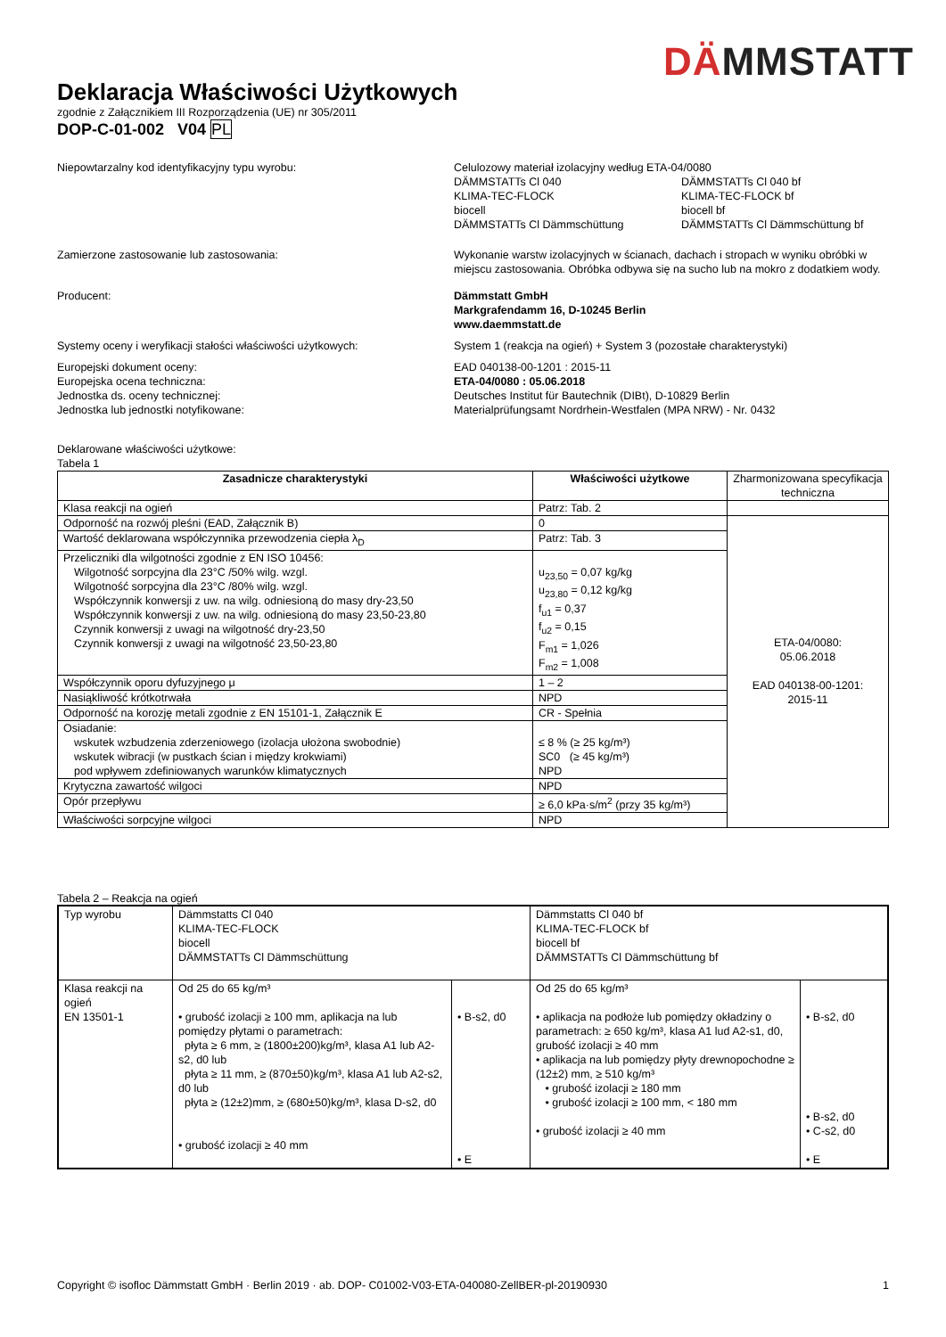DÄMM STATT
Deklaracja Właściwości Użytkowych
zgodnie z Załącznikiem III Rozporządzenia (UE) nr 305/2011
DOP-C-01-002 V04 PL
Niepowtarzalny kod identyfikacyjny typu wyrobu: Celulozowy materiał izolacyjny według ETA-04/0080
DÄMMSTATTs Cl 040
DÄMMSTATTs Cl 040 bf
KLIMA-TEC-FLOCK
KLIMA-TEC-FLOCK bf
biocell
biocell bf
DÄMMSTATTs Cl Dämmschüttung
DÄMMSTATTs Cl Dämmschüttung bf
Zamierzone zastosowanie lub zastosowania: Wykonanie warstw izolacyjnych w ścianach, dachach i stropach w wyniku obróbki w miejscu zastosowania. Obróbka odbywa się na sucho lub na mokro z dodatkiem wody.
Producent: Dämmstatt GmbH
Markgrafendamm 16, D-10245 Berlin
www.daemmstatt.de
Systemy oceny i weryfikacji stałości właściwości użytkowych:
System 1 (reakcja na ogień) + System 3 (pozostałe charakterystyki)
Europejski dokument oceny:
Europejska ocena techniczna:
Jednostka ds. oceny technicznej:
Jednostka lub jednostki notyfikowane:
EAD 040138-00-1201 : 2015-11
ETA-04/0080 : 05.06.2018
Deutsches Institut für Bautechnik (DIBt), D-10829 Berlin
Materialprüfungsamt Nordrhein-Westfalen (MPA NRW) - Nr. 0432
Deklarowane właściwości użytkowe:
Tabela 1
| Zasadnicze charakterystyki | Właściwości użytkowe | Zharmonizowana specyfikacja techniczna |
| --- | --- | --- |
| Klasa reakcji na ogień | Patrz: Tab. 2 | |
| Odporność na rozwój pleśni (EAD, Załącznik B) | 0 | ETA-04/0080: 05.06.2018 EAD 040138-00-1201: 2015-11 |
| Wartość deklarowana współczynnika przewodzenia ciepła λ<sub>D</sub> | Patrz: Tab. 3 | |
| Przeliczniki dla wilgotności zgodnie z EN ISO 10456: Wilgotność sorpcyjna dla 23°C /50% wilg. wzgl. Wilgotność sorpcyjna dla 23°C /80% wilg. wzgl. Współczynnik konwersji z uw. na wilg. odniesioną do masy dry-23,50 Współczynnik konwersji z uw. na wilg. odniesioną do masy 23,50-23,80 Czynnik konwersji z uwagi na wilgotność dry-23,50 Czynnik konwersji z uwagi na wilgotność 23,50-23,80 | u<sub>23,50</sub> = 0,07 kg/kg u<sub>23,80</sub> = 0,12 kg/kg f<sub>u1</sub> = 0,37 f<sub>u2</sub> = 0,15 F<sub>m1</sub> = 1,026 F<sub>m2</sub> = 1,008 | |
| Współczynnik oporu dyfuzyjnego μ | 1 – 2 | |
| Nasiąkliwość krótkotrwała | NPD | |
| Odporność na korozję metali zgodnie z EN 15101-1, Załącznik E | CR - Spełnia | |
| Osiadanie: wskutek wzbudzenia zderzeniowego (izolacja ułożona swobodnie) wskutek wibracji (w pustkach ścian i między krokwiami) pod wpływem zdefiniowanych warunków klimatycznych | ≤ 8 % (≥ 25 kg/m³) SC0 (≥ 45 kg/m³) NPD | |
| Krytyczna zawartość wilgoci | NPD | |
| Opór przepływu | ≥ 6,0 kPa·s/m<sup>2</sup> (przy 35 kg/m³) | |
| Właściwości sorpcyjne wilgoci | NPD | |
Tabela 2 – Reakcja na ogień
| Typ wyrobu | Dämmstatts Cl 040 KLIMA-TEC-FLOCK biocell DÄMMSTATTs Cl Dämmschüttung | | Dämmstatts Cl 040 bf KLIMA-TEC-FLOCK bf biocell bf DÄMMSTATTs Cl Dämmschüttung bf | |
| Klasa reakcji na ogień EN 13501-1 | Od 25 do 65 kg/m³ • grubość izolacji ≥ 100 mm, aplikacja na lub pomiędzy płytami o parametrach: płyta ≥ 6 mm, ≥ (1800±200)kg/m³, klasa A1 lub A2-s2, d0 lub płyta ≥ 11 mm, ≥ (870±50)kg/m³, klasa A1 lub A2-s2, d0 lub płyta ≥ (12±2)mm, ≥ (680±50)kg/m³, klasa D-s2, d0 • grubość izolacji ≥ 40 mm | • B-s2, d0 • E | Od 25 do 65 kg/m³ • aplikacja na podłoże lub pomiędzy okładziny o parametrach: ≥ 650 kg/m³, klasa A1 lud A2-s1, d0, grubość izolacji ≥ 40 mm • aplikacja na lub pomiędzy płyty drewnopochodne ≥ (12±2) mm, ≥ 510 kg/m³ • grubość izolacji ≥ 180 mm • grubość izolacji ≥ 100 mm, < 180 mm • grubość izolacji ≥ 40 mm | • B-s2, d0 • B-s2, d0 • C-s2, d0 • E |
Copyright © isofloc Dämmstatt GmbH · Berlin 2019 · ab. DOP- C01002-V03-ETA-040080-ZellBER-pl-20190930 1